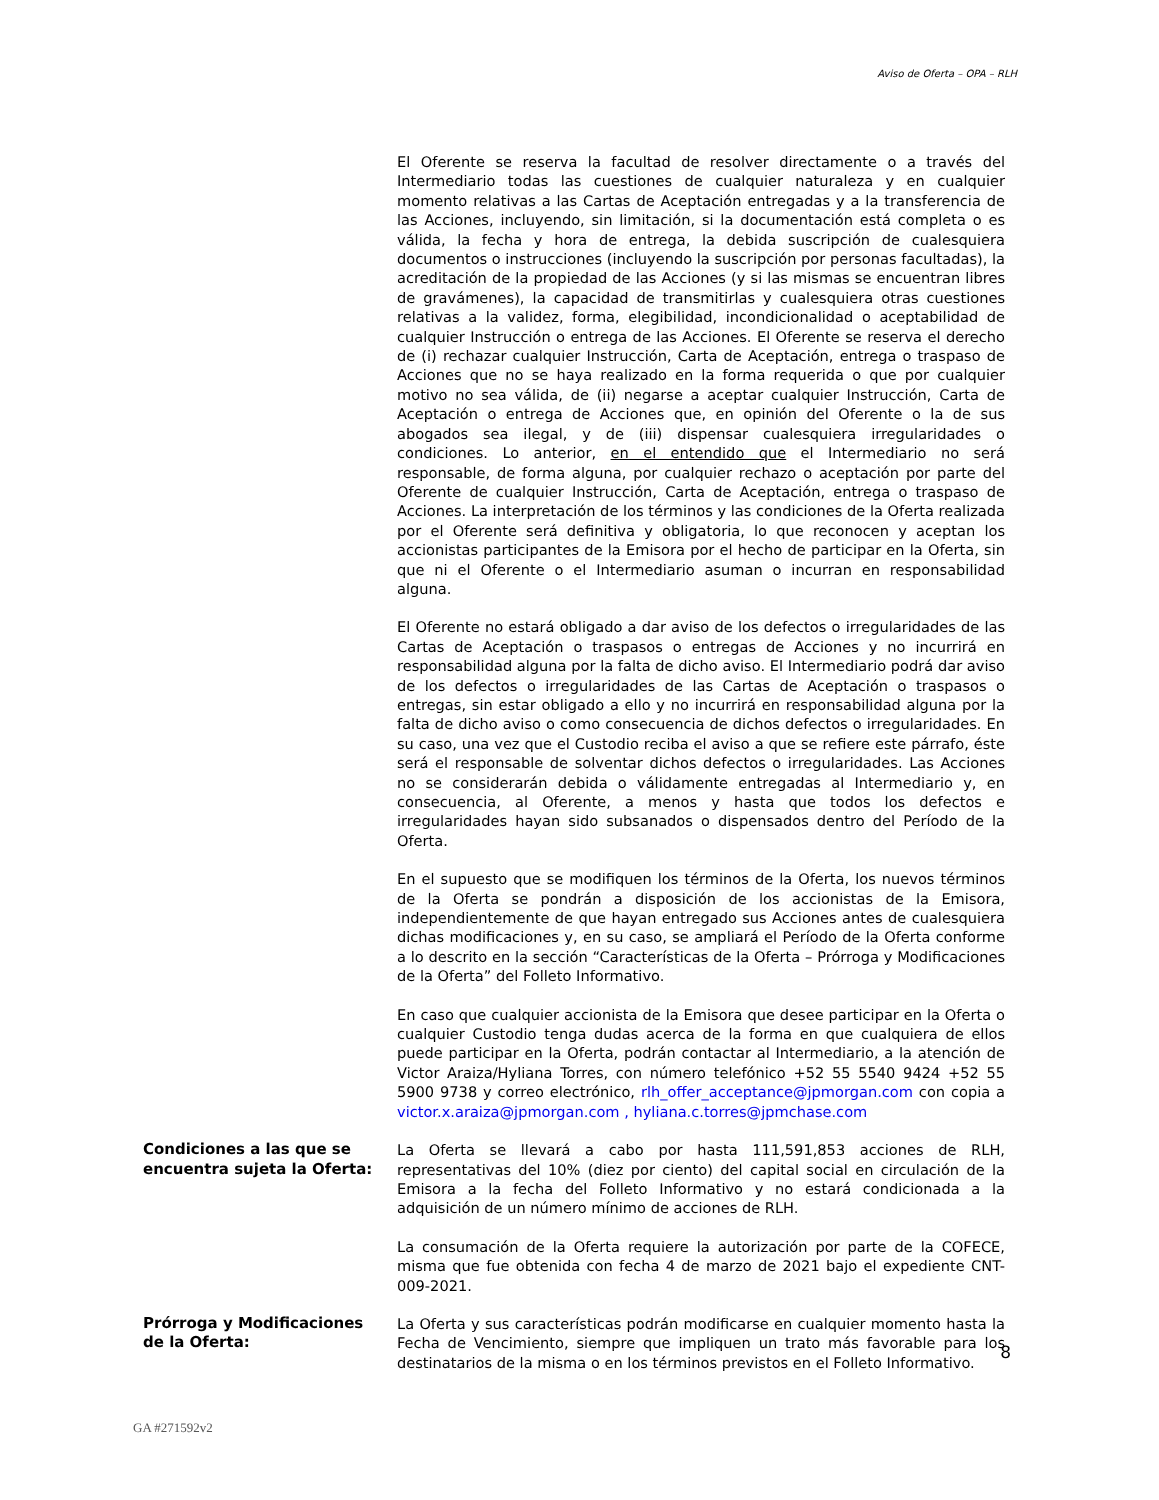Aviso de Oferta – OPA – RLH
El Oferente se reserva la facultad de resolver directamente o a través del Intermediario todas las cuestiones de cualquier naturaleza y en cualquier momento relativas a las Cartas de Aceptación entregadas y a la transferencia de las Acciones, incluyendo, sin limitación, si la documentación está completa o es válida, la fecha y hora de entrega, la debida suscripción de cualesquiera documentos o instrucciones (incluyendo la suscripción por personas facultadas), la acreditación de la propiedad de las Acciones (y si las mismas se encuentran libres de gravámenes), la capacidad de transmitirlas y cualesquiera otras cuestiones relativas a la validez, forma, elegibilidad, incondicionalidad o aceptabilidad de cualquier Instrucción o entrega de las Acciones. El Oferente se reserva el derecho de (i) rechazar cualquier Instrucción, Carta de Aceptación, entrega o traspaso de Acciones que no se haya realizado en la forma requerida o que por cualquier motivo no sea válida, de (ii) negarse a aceptar cualquier Instrucción, Carta de Aceptación o entrega de Acciones que, en opinión del Oferente o la de sus abogados sea ilegal, y de (iii) dispensar cualesquiera irregularidades o condiciones. Lo anterior, en el entendido que el Intermediario no será responsable, de forma alguna, por cualquier rechazo o aceptación por parte del Oferente de cualquier Instrucción, Carta de Aceptación, entrega o traspaso de Acciones. La interpretación de los términos y las condiciones de la Oferta realizada por el Oferente será definitiva y obligatoria, lo que reconocen y aceptan los accionistas participantes de la Emisora por el hecho de participar en la Oferta, sin que ni el Oferente o el Intermediario asuman o incurran en responsabilidad alguna.
El Oferente no estará obligado a dar aviso de los defectos o irregularidades de las Cartas de Aceptación o traspasos o entregas de Acciones y no incurrirá en responsabilidad alguna por la falta de dicho aviso. El Intermediario podrá dar aviso de los defectos o irregularidades de las Cartas de Aceptación o traspasos o entregas, sin estar obligado a ello y no incurrirá en responsabilidad alguna por la falta de dicho aviso o como consecuencia de dichos defectos o irregularidades. En su caso, una vez que el Custodio reciba el aviso a que se refiere este párrafo, éste será el responsable de solventar dichos defectos o irregularidades. Las Acciones no se considerarán debida o válidamente entregadas al Intermediario y, en consecuencia, al Oferente, a menos y hasta que todos los defectos e irregularidades hayan sido subsanados o dispensados dentro del Período de la Oferta.
En el supuesto que se modifiquen los términos de la Oferta, los nuevos términos de la Oferta se pondrán a disposición de los accionistas de la Emisora, independientemente de que hayan entregado sus Acciones antes de cualesquiera dichas modificaciones y, en su caso, se ampliará el Período de la Oferta conforme a lo descrito en la sección “Características de la Oferta – Prórroga y Modificaciones de la Oferta” del Folleto Informativo.
En caso que cualquier accionista de la Emisora que desee participar en la Oferta o cualquier Custodio tenga dudas acerca de la forma en que cualquiera de ellos puede participar en la Oferta, podrán contactar al Intermediario, a la atención de Victor Araiza/Hyliana Torres, con número telefónico +52 55 5540 9424 +52 55 5900 9738 y correo electrónico, rlh_offer_acceptance@jpmorgan.com con copia a victor.x.araiza@jpmorgan.com , hyliana.c.torres@jpmchase.com
Condiciones a las que se encuentra sujeta la Oferta:
La Oferta se llevará a cabo por hasta 111,591,853 acciones de RLH, representativas del 10% (diez por ciento) del capital social en circulación de la Emisora a la fecha del Folleto Informativo y no estará condicionada a la adquisición de un número mínimo de acciones de RLH.
La consumación de la Oferta requiere la autorización por parte de la COFECE, misma que fue obtenida con fecha 4 de marzo de 2021 bajo el expediente CNT-009-2021.
Prórroga y Modificaciones de la Oferta:
La Oferta y sus características podrán modificarse en cualquier momento hasta la Fecha de Vencimiento, siempre que impliquen un trato más favorable para los destinatarios de la misma o en los términos previstos en el Folleto Informativo.
8
GA #271592v2